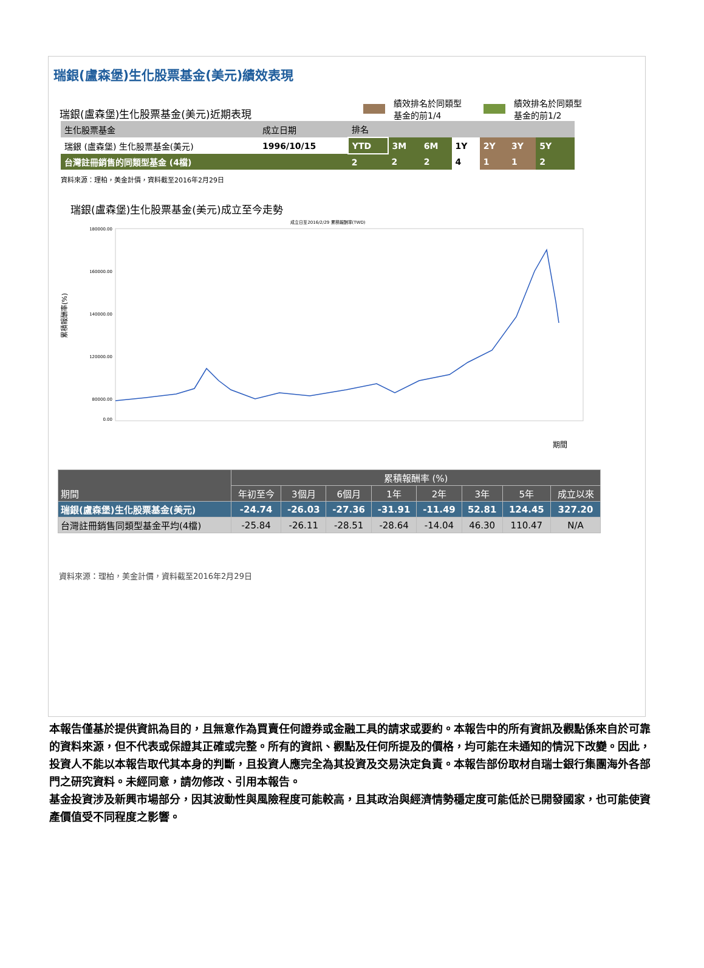瑞銀(盧森堡)生化股票基金(美元)績效表現
瑞銀(盧森堡)生化股票基金(美元)近期表現
績效排名於同類型
基金的前1/4
績效排名於同類型
基金的前1/2
| 生化股票基金 | 成立日期 | 排名 | | | | | | | |
| 瑞銀 (盧森堡) 生化股票基金(美元) | 1996/10/15 | YTD | 3M | 6M | 1Y | 2Y | 3Y | 5Y | |
| 台灣註冊銷售的同類型基金 (4檔) | | 2 | 2 | 2 | 4 | 1 | 1 | 2 | |
資料來源：理柏，美金計價，資料截至2016年2月29日
瑞銀(盧森堡)生化股票基金(美元)成立至今走勢
成立日至2016/2/29 累積報酬率(TWD)
180000.00
160000.00
140000.00
120000.00
80000.00
0.00
累積報酬率(%)
期間
| 期間 | 累積報酬率 (%) | | | | | | | |
| --- | --- | --- | --- | --- | --- | --- | --- | --- |
| | 年初至今 | 3個月 | 6個月 | 1年 | 2年 | 3年 | 5年 | 成立以來 |
| 瑞銀(盧森堡)生化股票基金(美元) | -24.74 | -26.03 | -27.36 | -31.91 | -11.49 | 52.81 | 124.45 | 327.20 |
| 台灣註冊銷售同類型基金平均(4檔) | -25.84 | -26.11 | -28.51 | -28.64 | -14.04 | 46.30 | 110.47 | N/A |
資料來源：理柏，美金計價，資料截至2016年2月29日
本報告僅基於提供資訊為目的，且無意作為買賣任何證券或金融工具的請求或要約。本報告中的所有資訊及觀點係來自於可靠的資料來源，但不代表或保證其正確或完整。所有的資訊、觀點及任何所提及的價格，均可能在未通知的情況下改變。因此，投資人不能以本報告取代其本身的判斷，且投資人應完全為其投資及交易決定負責。本報告部份取材自瑞士銀行集團海外各部門之研究資料。未經同意，請勿修改、引用本報告。
基金投資涉及新興市場部分，因其波動性與風險程度可能較高，且其政治與經濟情勢穩定度可能低於已開發國家，也可能使資產價值受不同程度之影響。